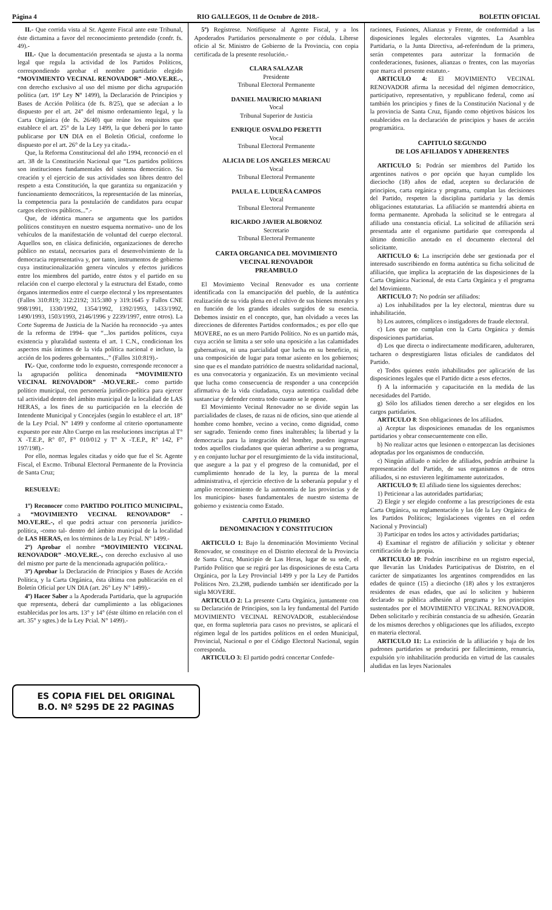Página 4 RIO GALLEGOS, 11 de Octubre de 2018.- BOLETIN OFICIAL
II.- Que corrida vista al Sr. Agente Fiscal ante este Tribunal, éste dictamina a favor del reconocimiento pretendido (confr. fs. 49).-
III.- Que la documentación presentada se ajusta a la norma legal que regula la actividad de los Partidos Políticos, correspondiendo aprobar el nombre partidario elegido “MOVIMIENTO VECINAL RENOVADOR” -MO.VE.RE.-, con derecho exclusivo al uso del mismo por dicha agrupación política (art. 19° Ley N° 1499), la Declaración de Principios y Bases de Acción Política (de fs. 8/25), que se adecúan a lo dispuesto por el art. 24° del mismo ordenamiento legal, y la Carta Orgánica (de fs. 26/40) que reúne los requisitos que establece el art. 25° de la Ley 1499, la que deberá por lo tanto publicarse por UN DIA en el Boletín Oficial, conforme lo dispuesto por el art. 26° de la Ley ya citada.-
Que, la Reforma Constitucional del año 1994, reconoció en el art. 38 de la Constitución Nacional que “Los partidos políticos son instituciones fundamentales del sistema democrático. Su creación y el ejercicio de sus actividades son libres dentro del respeto a esta Constitución, la que garantiza su organización y funcionamiento democráticos, la representación de las minorías, la competencia para la postulación de candidatos para ocupar cargos electivos públicos...”.-
Que, de idéntica manera se argumenta que los partidos políticos constituyen en nuestro esquema normativo- uno de los vehículos de la manifestación de voluntad del cuerpo electoral. Aquellos son, en clásica definición, organizaciones de derecho público no estatal, necesarios para el desenvolvimiento de la democracia representativa y, por tanto, instrumentos de gobierno cuya institucionalización genera vínculos y efectos jurídicos entre los miembros del partido, entre éstos y el partido en su relación con el cuerpo electoral y la estructura del Estado, como órganos intermedios entre el cuerpo electoral y los representantes (Fallos 310:819; 312:2192; 315:380 y 319:1645 y Fallos CNE 998/1991, 1330/1992, 1354/1992, 1392/1993, 1433/1992, 1490/1993, 1503/1993, 2146/1996 y 2239/1997, entre otros). La Corte Suprema de Justicia de la Nación ha reconocido -ya antes de la reforma de 1994- que “...los partidos políticos, cuya existencia y pluralidad sustenta el art. 1 C.N., condicionan los aspectos más íntimos de la vida política nacional e incluso, la acción de los poderes gobernantes...” (Fallos 310:819).-
IV.- Que, conforme todo lo expuesto, corresponde reconocer a la agrupación política denominada “MOVIMIENTO VECINAL RENOVADOR” -MO.VE.RE.- como partido político municipal, con personería jurídico-política para ejercer tal actividad dentro del ámbito municipal de la localidad de LAS HERAS, a los fines de su participación en la elección de Intendente Municipal y Concejales (según lo establece el art. 18° de la Ley Pcial. N° 1499 y conforme al criterio oportunamente expuesto por este Alto Cuerpo en las resoluciones inscriptas al T° X -T.E.P., R° 07, F° 010/012 y T° X -T.E.P., R° 142, F° 197/198).-
Por ello, normas legales citadas y oído que fue el Sr. Agente Fiscal, el Excmo. Tribunal Electoral Permanente de la Provincia de Santa Cruz;
RESUELVE:
1º) Reconocer como PARTIDO POLITICO MUNICIPAL, a “MOVIMIENTO VECINAL RENOVADOR” -MO.VE.RE.-, el que podrá actuar con personería jurídico-política, -como tal- dentro del ámbito municipal de la localidad de LAS HERAS, en los términos de la Ley Pcial. N° 1499.-
2º) Aprobar el nombre “MOVIMIENTO VECINAL RENOVADOR” -MO.VE.RE.-, con derecho exclusivo al uso del mismo por parte de la mencionada agrupación política.-
3º) Aprobar la Declaración de Principios y Bases de Acción Política, y la Carta Orgánica, ésta última con publicación en el Boletín Oficial por UN DIA (art. 26° Ley N° 1499).-
4º) Hacer Saber a la Apoderada Partidaria, que la agrupación que representa, deberá dar cumplimiento a las obligaciones establecidas por los arts. 13° y 14° (éste último en relación con el art. 35° y sgtes.) de la Ley Pcial. N° 1499).-
5º) Regístrese. Notifíquese al Agente Fiscal, y a los Apoderados Partidarios personalmente o por cédula. Líbrese oficio al Sr. Ministro de Gobierno de la Provincia, con copia certificada de la presente resolución.-
CLARA SALAZAR
Presidente
Tribunal Electoral Permanente
DANIEL MAURICIO MARIANI
Vocal
Tribunal Superior de Justicia
ENRIQUE OSVALDO PERETTI
Vocal
Tribunal Electoral Permanente
ALICIA DE LOS ANGELES MERCAU
Vocal
Tribunal Electoral Permanente
PAULA E. LUDUEÑA CAMPOS
Vocal
Tribunal Electoral Permanente
RICARDO JAVIER ALBORNOZ
Secretario
Tribunal Electoral Permanente
CARTA ORGANICA DEL MOVIMIENTO
VECINAL RENOVADOR
PREAMBULO
El Movimiento Vecinal Renovador es una corriente identificada con la emancipación del pueblo, de la auténtica realización de su vida plena en el cultivo de sus bienes morales y en función de los grandes ideales surgidos de su esencia. Debemos insistir en el concepto, que, han olvidado a veces las direcciones de diferentes Partidos conformados.; es por ello que MOVERE, no es un mero Partido Político. No es un partido más, cuya acción se limita a ser solo una oposición a las calamidades gubernativas, ni una parcialidad que lucha en su beneficio, ni una composición de lugar para tomar asiento en los gobiernos; sino que es el mandato patriótico de nuestra solidaridad nacional, es una convocatoria y organización. Es un movimiento vecinal que lucha como consecuencia de responder a una concepción afirmativa de la vida ciudadana, cuya autentica cualidad debe sustanciar y defender contra todo cuanto se le opone.
El Movimiento Vecinal Renovador no se divide según las parcialidades de clases, de razas ni de oficios, sino que atiende al hombre como hombre, vecino a vecino, como dignidad, como ser sagrado. Teniendo como fines inalterables; la libertad y la democracia para la integración del hombre, pueden ingresar todos aquellos ciudadanos que quieran adherirse a su programa, y en conjunto luchar por el resurgimiento de la vida institucional, que asegure a la paz y el progreso de la comunidad, por el cumplimiento honrado de la ley, la pureza de la moral administrativa, el ejercicio efectivo de la soberanía popular y el amplio reconocimiento de la autonomía de las provincias y de los municipios- bases fundamentales de nuestro sistema de gobierno y existencia como Estado.
CAPITULO PRIMERO
DENOMINACION Y CONSTITUCION
ARTICULO 1: Bajo la denominación Movimiento Vecinal Renovador, se constituye en el Distrito electoral de la Provincia de Santa Cruz, Municipio de Las Heras, lugar de su sede, el Partido Político que se regirá por las disposiciones de esta Carta Orgánica, por la Ley Provincial 1499 y por la Ley de Partidos Políticos Nro. 23.298, pudiendo también ser identificado por la sigla MOVERE.
ARTICULO 2: La presente Carta Orgánica, juntamente con su Declaración de Principios, son la ley fundamental del Partido MOVIMIENTO VECINAL RENOVADOR, estableciéndose que, en forma supletoria para casos no previstos, se aplicará el régimen legal de los partidos políticos en el orden Municipal, Provincial, Nacional o por el Código Electoral Nacional, según corresponda.
ARTICULO 3: El partido podrá concertar Confede-
raciones, Fusiones, Alianzas y Frente, de conformidad a las disposiciones legales electorales vigentes. La Asamblea Partidaria, o la Junta Directiva, ad-referéndum de la primera, serán competentes para autorizar la formación de confederaciones, fusiones, alianzas o frentes, con las mayorías que marca el presente estatuto.-
ARTICULO 4: El MOVIMIENTO VECINAL RENOVADOR afirma la necesidad del régimen democrático, participativo, representativo, y republicano federal, como así también los principios y fines de la Constitución Nacional y de la provincia de Santa Cruz, fijando como objetivos básicos los establecidos en la declaración de principios y bases de acción programática.
CAPITULO SEGUNDO
DE LOS AFILIADOS Y ADHERENTES
ARTICULO 5: Podrán ser miembros del Partido los argentinos nativos o por opción que hayan cumplido los dieciocho (18) años de edad, acepten su declaración de principios, carta orgánica y programa, cumplan las decisiones del Partido, respeten la disciplina partidaria y las demás obligaciones estatutarias. La afiliación se mantendrá abierta en forma permanente. Aprobada la solicitud se le entregara al afiliado una constancia oficial. La solicitud de afiliación será presentada ante el organismo partidario que corresponda al último domicilio anotado en el documento electoral del solicitante.
ARTICULO 6: La inscripción debe ser gestionada por el interesado suscribiendo en forma auténtica su ficha solicitud de afiliación, que implica la aceptación de las disposiciones de la Carta Orgánica Nacional, de esta Carta Orgánica y el programa del Movimiento.
ARTICULO 7: No podrán ser afiliados:
a) Los inhabilitados por la ley electoral, mientras dure su inhabilitación.
b) Los autores, cómplices o instigadores de fraude electoral.
c) Los que no cumplan con la Carta Orgánica y demás disposiciones partidarias.
d) Los que directa o indirectamente modificaren, adulteraren, tacharen o desprestigiaren listas oficiales de candidatos del Partido.
e) Todos quienes estén inhabilitados por aplicación de las disposiciones legales que el Partido dicte a esos efectos.
f) A la información y capacitación en la medida de las necesidades del Partido.
g) Sólo los afiliados tienen derecho a ser elegidos en los cargos partidarios.
ARTICULO 8: Son obligaciones de los afiliados.
a) Aceptar las disposiciones emanadas de los organismos partidarios y obrar consecuentemente con ello.
b) No realizar actos que lesionen o entorpezcan las decisiones adoptadas por los organismos de conducción.
c) Ningún afiliado o núcleo de afiliados, podrán atribuirse la representación del Partido, de sus organismos o de otros afiliados, si no estuvieren legítimamente autorizados.
ARTICULO 9: El afiliado tiene los siguientes derechos:
1) Peticionar a las autoridades partidarias;
2) Elegir y ser elegido conforme a las prescripciones de esta Carta Orgánica, su reglamentación y las (de la Ley Orgánica de los Partidos Políticos; legislaciones vigentes en el orden Nacional y Provincial)
3) Participar en todos los actos y actividades partidarias;
4) Examinar el registro de afiliación y solicitar y obtener certificación de la propia.
ARTICULO 10: Podrán inscribirse en un registro especial, que llevarán las Unidades Participativas de Distrito, en el carácter de simpatizantes los argentinos comprendidos en las edades de quince (15) a dieciocho (18) años y los extranjeros residentes de esas edades, que así lo soliciten y hubieren declarado su pública adhesión al programa y los principios sustentados por el MOVIMIENTO VECINAL RENOVADOR. Deben solicitarlo y recibirán constancia de su adhesión. Gozarán de los mismos derechos y obligaciones que los afiliados, excepto en materia electoral.
ARTICULO 11: La extinción de la afiliación y baja de los padrones partidarios se producirá por fallecimiento, renuncia, expulsión y/o inhabilitación producida en virtud de las causales aludidas en las leyes Nacionales
ES COPIA FIEL DEL ORIGINAL
B.O. Nº 5295 DE 22 PAGINAS